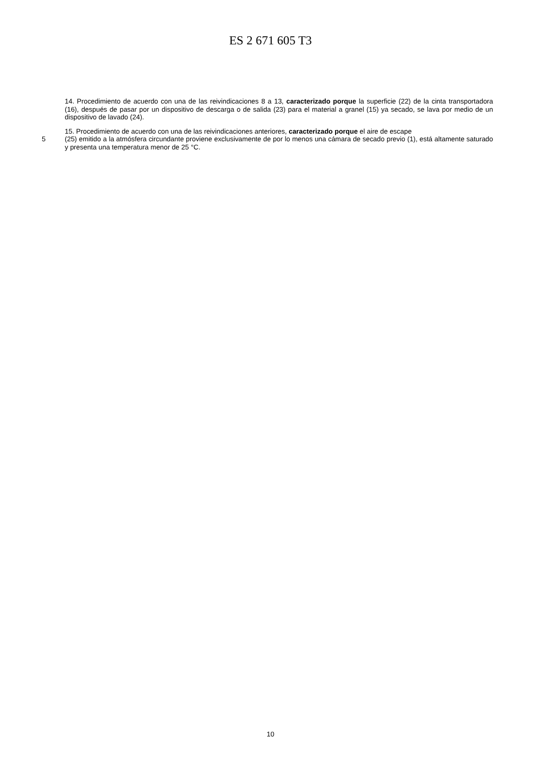ES 2 671 605 T3
14. Procedimiento de acuerdo con una de las reivindicaciones 8 a 13, caracterizado porque la superficie (22) de la cinta transportadora (16), después de pasar por un dispositivo de descarga o de salida (23) para el material a granel (15) ya secado, se lava por medio de un dispositivo de lavado (24).
15. Procedimiento de acuerdo con una de las reivindicaciones anteriores, caracterizado porque el aire de escape
5 (25) emitido a la atmósfera circundante proviene exclusivamente de por lo menos una cámara de secado previo (1), está altamente saturado y presenta una temperatura menor de 25 °C.
10